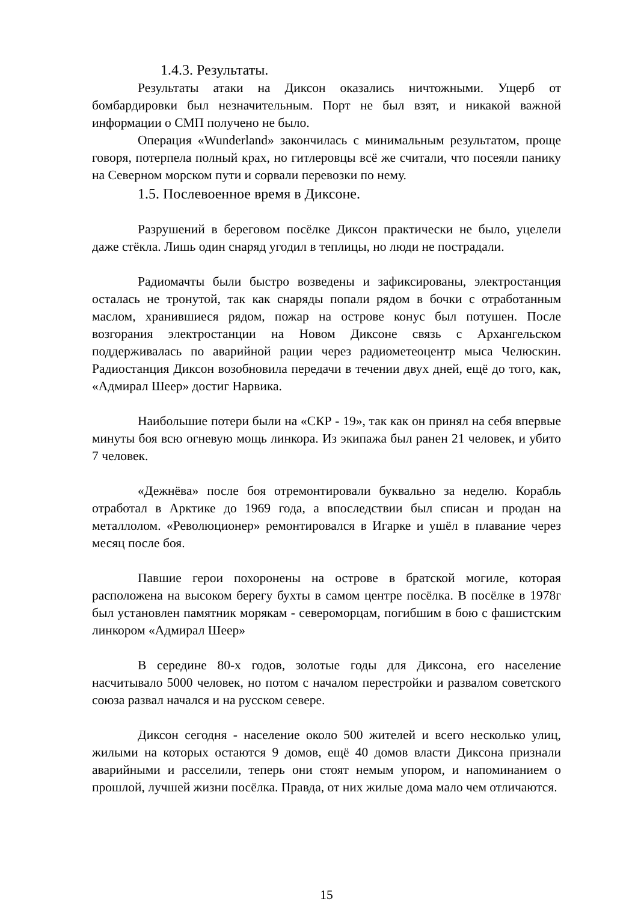1.4.3. Результаты.
Результаты атаки на Диксон оказались ничтожными. Ущерб от бомбардировки был незначительным. Порт не был взят, и никакой важной информации о СМП получено не было.
Операция «Wunderland» закончилась с минимальным результатом, проще говоря, потерпела полный крах, но гитлеровцы всё же считали, что посеяли панику на Северном морском пути и сорвали перевозки по нему.
1.5. Послевоенное время в Диксоне.
Разрушений в береговом посёлке Диксон практически не было, уцелели даже стёкла. Лишь один снаряд угодил в теплицы, но люди не пострадали.
Радиомачты были быстро возведены и зафиксированы, электростанция осталась не тронутой, так как снаряды попали рядом в бочки с отработанным маслом, хранившиеся рядом, пожар на острове конус был потушен. После возгорания электростанции на Новом Диксоне связь с Архангельском поддерживалась по аварийной рации через радиометеоцентр мыса Челюскин. Радиостанция Диксон возобновила передачи в течении двух дней, ещё до того, как, «Адмирал Шеер» достиг Нарвика.
Наибольшие потери были на «СКР - 19», так как он принял на себя впервые минуты боя всю огневую мощь линкора. Из экипажа был ранен 21 человек, и убито 7 человек.
«Дежнёва» после боя отремонтировали буквально за неделю. Корабль отработал в Арктике до 1969 года, а впоследствии был списан и продан на металлолом. «Революционер» ремонтировался в Игарке и ушёл в плавание через месяц после боя.
Павшие герои похоронены на острове в братской могиле, которая расположена на высоком берегу бухты в самом центре посёлка. В посёлке в 1978г был установлен памятник морякам - североморцам, погибшим в бою с фашистским линкором «Адмирал Шеер»
В середине 80-х годов, золотые годы для Диксона, его население насчитывало 5000 человек, но потом с началом перестройки и развалом советского союза развал начался и на русском севере.
Диксон сегодня - население около 500 жителей и всего несколько улиц, жилыми на которых остаются 9 домов, ещё 40 домов власти Диксона признали аварийными и расселили, теперь они стоят немым упором, и напоминанием о прошлой, лучшей жизни посёлка. Правда, от них жилые дома мало чем отличаются.
15